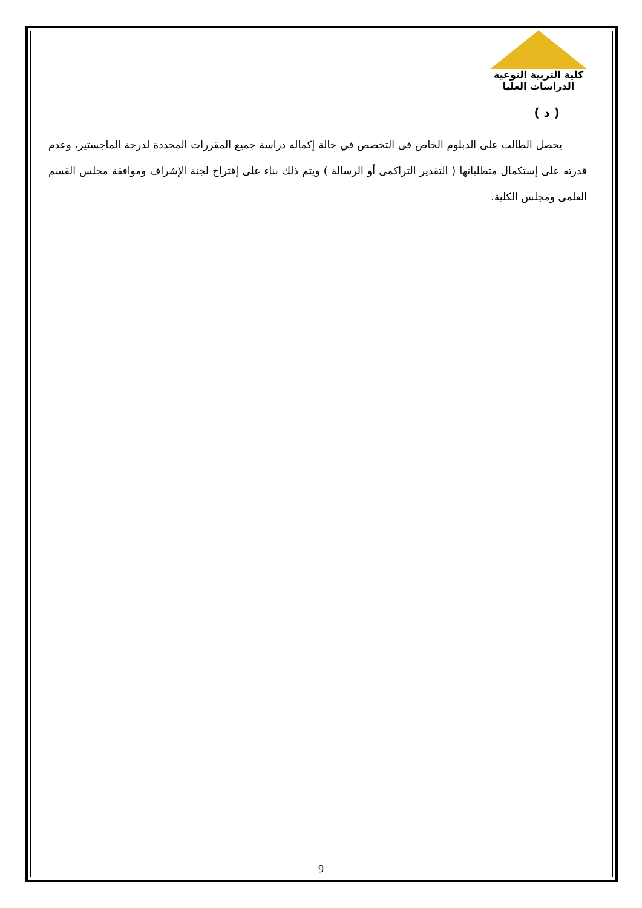كلية التربية النوعية
الدراسات العليا
( د )
يحصل الطالب على الدبلوم الخاص فى التخصص في حالة إكماله دراسة جميع المقررات المحددة لدرجة الماجستير، وعدم قدرته على إستكمال متطلباتها ( التقدير التراكمى أو الرسالة ) ويتم ذلك بناء على إقتراح لجنة الإشراف وموافقة مجلس القسم العلمى ومجلس الكلية.
9